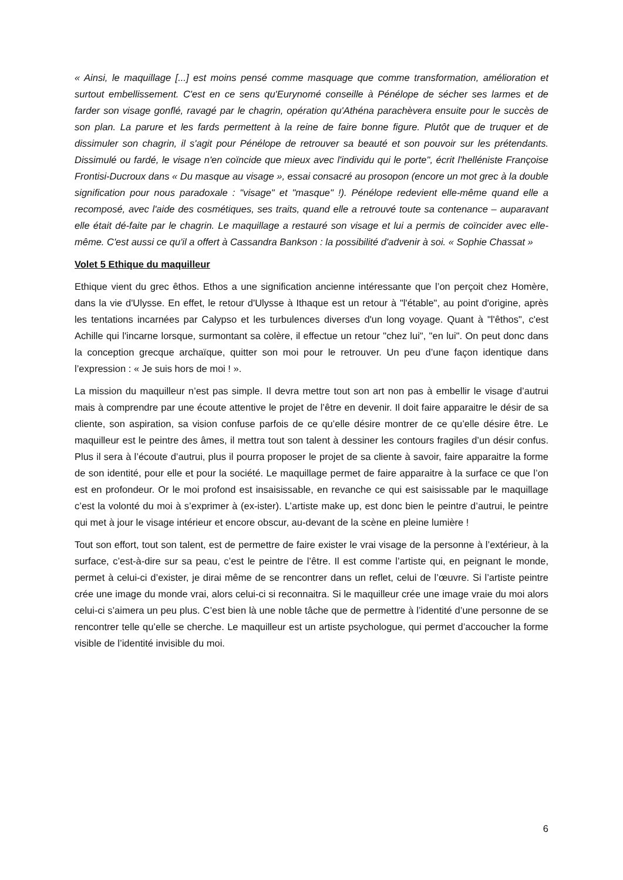« Ainsi, le maquillage [...] est moins pensé comme masquage que comme transformation, amélioration et surtout embellissement. C'est en ce sens qu'Eurynomé conseille à Pénélope de sécher ses larmes et de farder son visage gonflé, ravagé par le chagrin, opération qu'Athéna parachèvera ensuite pour le succès de son plan. La parure et les fards permettent à la reine de faire bonne figure. Plutôt que de truquer et de dissimuler son chagrin, il s'agit pour Pénélope de retrouver sa beauté et son pouvoir sur les prétendants. Dissimulé ou fardé, le visage n'en coïncide que mieux avec l'individu qui le porte", écrit l'helléniste Françoise Frontisi-Ducroux dans « Du masque au visage », essai consacré au prosopon (encore un mot grec à la double signification pour nous paradoxale : "visage" et "masque" !). Pénélope redevient elle-même quand elle a recomposé, avec l'aide des cosmétiques, ses traits, quand elle a retrouvé toute sa contenance – auparavant elle était dé-faite par le chagrin. Le maquillage a restauré son visage et lui a permis de coïncider avec elle-même. C'est aussi ce qu'il a offert à Cassandra Bankson : la possibilité d'advenir à soi. « Sophie Chassat »
Volet 5 Ethique du maquilleur
Ethique vient du grec êthos. Ethos a une signification ancienne intéressante que l’on perçoit chez Homère, dans la vie d'Ulysse. En effet, le retour d'Ulysse à Ithaque est un retour à "l'étable", au point d'origine, après les tentations incarnées par Calypso et les turbulences diverses d'un long voyage. Quant à "l'êthos", c'est Achille qui l'incarne lorsque, surmontant sa colère, il effectue un retour "chez lui", "en lui". On peut donc dans la conception grecque archaïque, quitter son moi pour le retrouver. Un peu d’une façon identique dans l’expression : « Je suis hors de moi ! ».
La mission du maquilleur n’est pas simple. Il devra mettre tout son art non pas à embellir le visage d’autrui mais à comprendre par une écoute attentive le projet de l’être en devenir. Il doit faire apparaitre le désir de sa cliente, son aspiration, sa vision confuse parfois de ce qu’elle désire montrer de ce qu’elle désire être. Le maquilleur est le peintre des âmes, il mettra tout son talent à dessiner les contours fragiles d’un désir confus. Plus il sera à l’écoute d’autrui, plus il pourra proposer le projet de sa cliente à savoir, faire apparaitre la forme de son identité, pour elle et pour la société. Le maquillage permet de faire apparaitre à la surface ce que l’on est en profondeur. Or le moi profond est insaisissable, en revanche ce qui est saisissable par le maquillage c’est la volonté du moi à s’exprimer à (ex-ister). L’artiste make up, est donc bien le peintre d’autrui, le peintre qui met à jour le visage intérieur et encore obscur, au-devant de la scène en pleine lumière !
Tout son effort, tout son talent, est de permettre de faire exister le vrai visage de la personne à l’extérieur, à la surface, c’est-à-dire sur sa peau, c’est le peintre de l’être. Il est comme l’artiste qui, en peignant le monde, permet à celui-ci d’exister, je dirai même de se rencontrer dans un reflet, celui de l’œuvre. Si l’artiste peintre crée une image du monde vrai, alors celui-ci si reconnaitra. Si le maquilleur crée une image vraie du moi alors celui-ci s’aimera un peu plus. C’est bien là une noble tâche que de permettre à l’identité d’une personne de se rencontrer telle qu’elle se cherche. Le maquilleur est un artiste psychologue, qui permet d’accoucher la forme visible de l’identité invisible du moi.
6